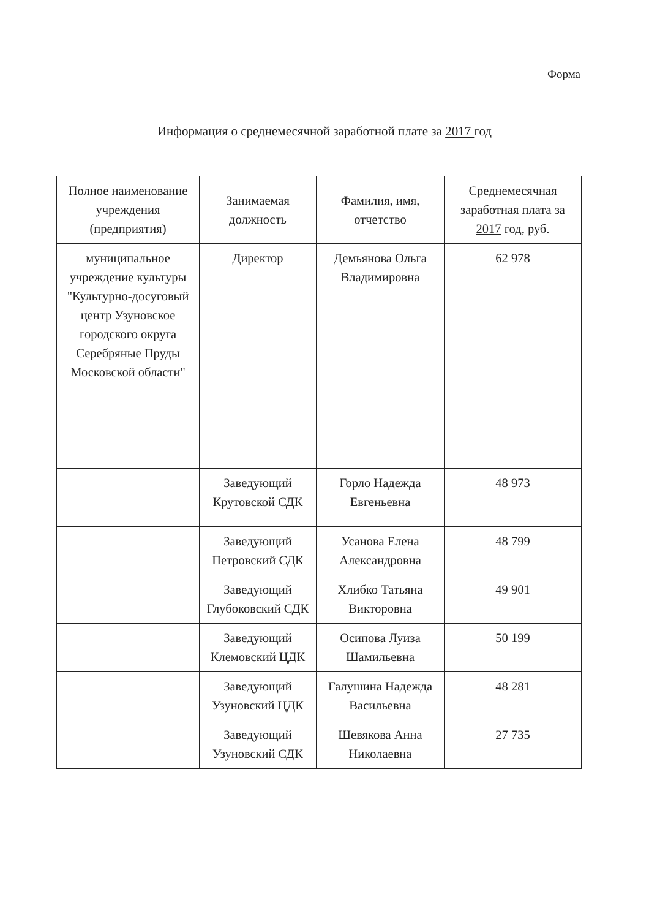Форма
Информация о среднемесячной заработной плате за 2017 год
| Полное наименование учреждения (предприятия) | Занимаемая должность | Фамилия, имя, отчетство | Среднемесячная заработная плата за 2017 год, руб. |
| --- | --- | --- | --- |
| муниципальное учреждение культуры "Культурно-досуговый центр Узуновское городского округа Серебряные Пруды Московской области" | Директор | Демьянова Ольга Владимировна | 62 978 |
| | Заведующий Крутовской СДК | Горло Надежда Евгеньевна | 48 973 |
| | Заведующий Петровский СДК | Усанова Елена Александровна | 48 799 |
| | Заведующий Глубоковский СДК | Хлибко Татьяна Викторовна | 49 901 |
| | Заведующий Клемовский ЦДК | Осипова Луиза Шамильевна | 50 199 |
| | Заведующий Узуновский ЦДК | Галушина Надежда Васильевна | 48 281 |
| | Заведующий Узуновский СДК | Шевякова Анна Николаевна | 27 735 |